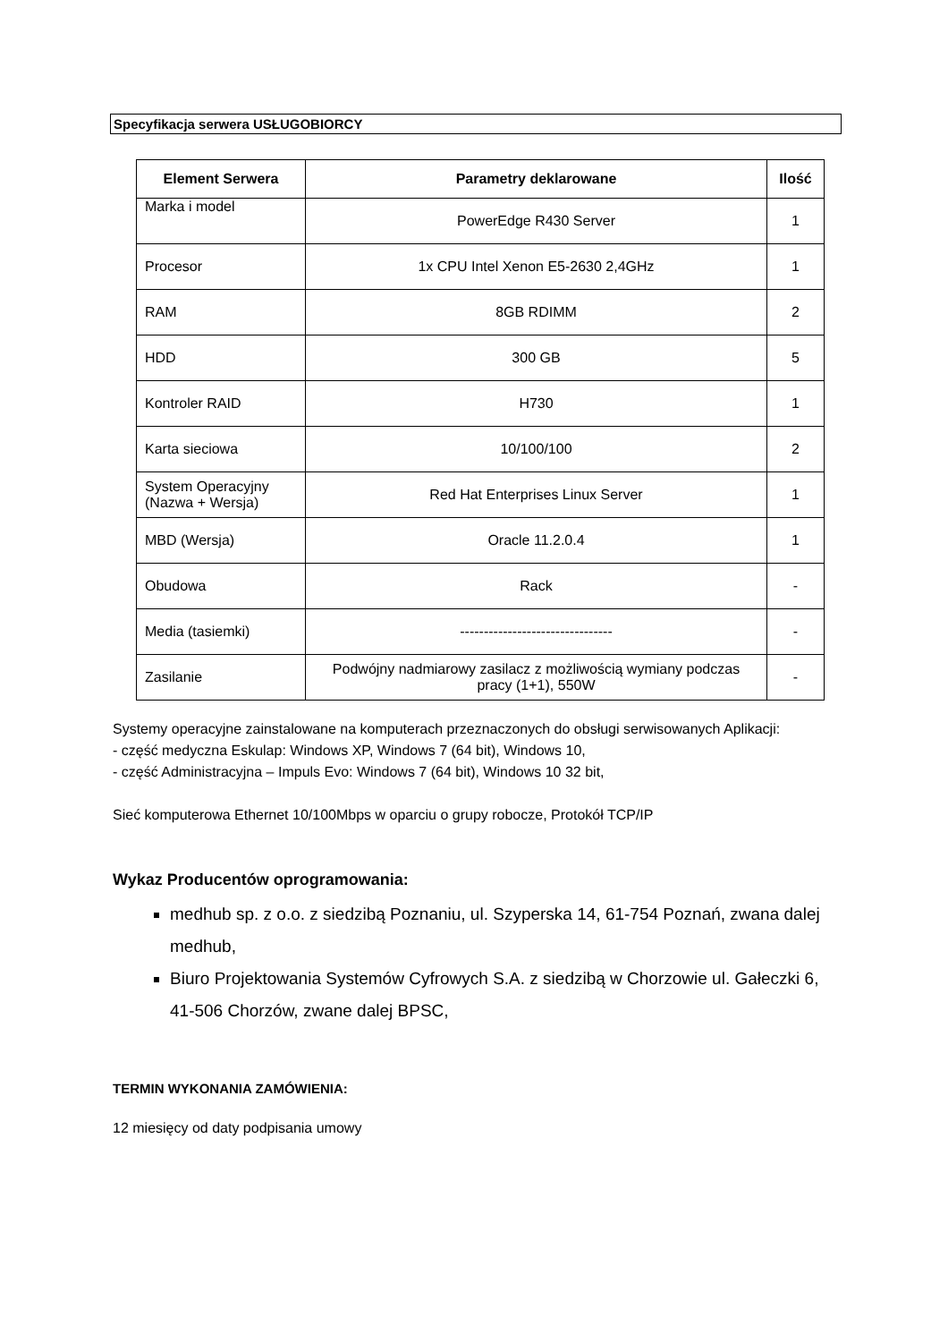Specyfikacja serwera USŁUGOBIORCY
| Element Serwera | Parametry deklarowane | Ilość |
| --- | --- | --- |
| Marka i model | PowerEdge R430 Server | 1 |
| Procesor | 1x CPU Intel Xenon E5-2630 2,4GHz | 1 |
| RAM | 8GB RDIMM | 2 |
| HDD | 300 GB | 5 |
| Kontroler RAID | H730 | 1 |
| Karta sieciowa | 10/100/100 | 2 |
| System Operacyjny (Nazwa + Wersja) | Red Hat Enterprises Linux Server | 1 |
| MBD (Wersja) | Oracle 11.2.0.4 | 1 |
| Obudowa | Rack | - |
| Media (tasiemki) | -------------------------------- | - |
| Zasilanie | Podwójny nadmiarowy zasilacz z możliwością wymiany podczas pracy (1+1), 550W | - |
Systemy operacyjne zainstalowane na komputerach przeznaczonych do obsługi serwisowanych Aplikacji:
- część medyczna Eskulap: Windows XP, Windows 7 (64 bit), Windows 10,
- część Administracyjna – Impuls Evo: Windows 7 (64 bit), Windows 10 32 bit,
Sieć komputerowa Ethernet 10/100Mbps w oparciu o grupy robocze, Protokół TCP/IP
Wykaz Producentów oprogramowania:
medhub sp. z o.o. z siedzibą Poznaniu, ul. Szyperska 14, 61-754 Poznań, zwana dalej medhub,
Biuro Projektowania Systemów Cyfrowych S.A. z siedzibą w Chorzowie ul. Gałeczki 6, 41-506 Chorzów, zwane dalej BPSC,
TERMIN WYKONANIA ZAMÓWIENIA:
12 miesięcy od daty podpisania umowy